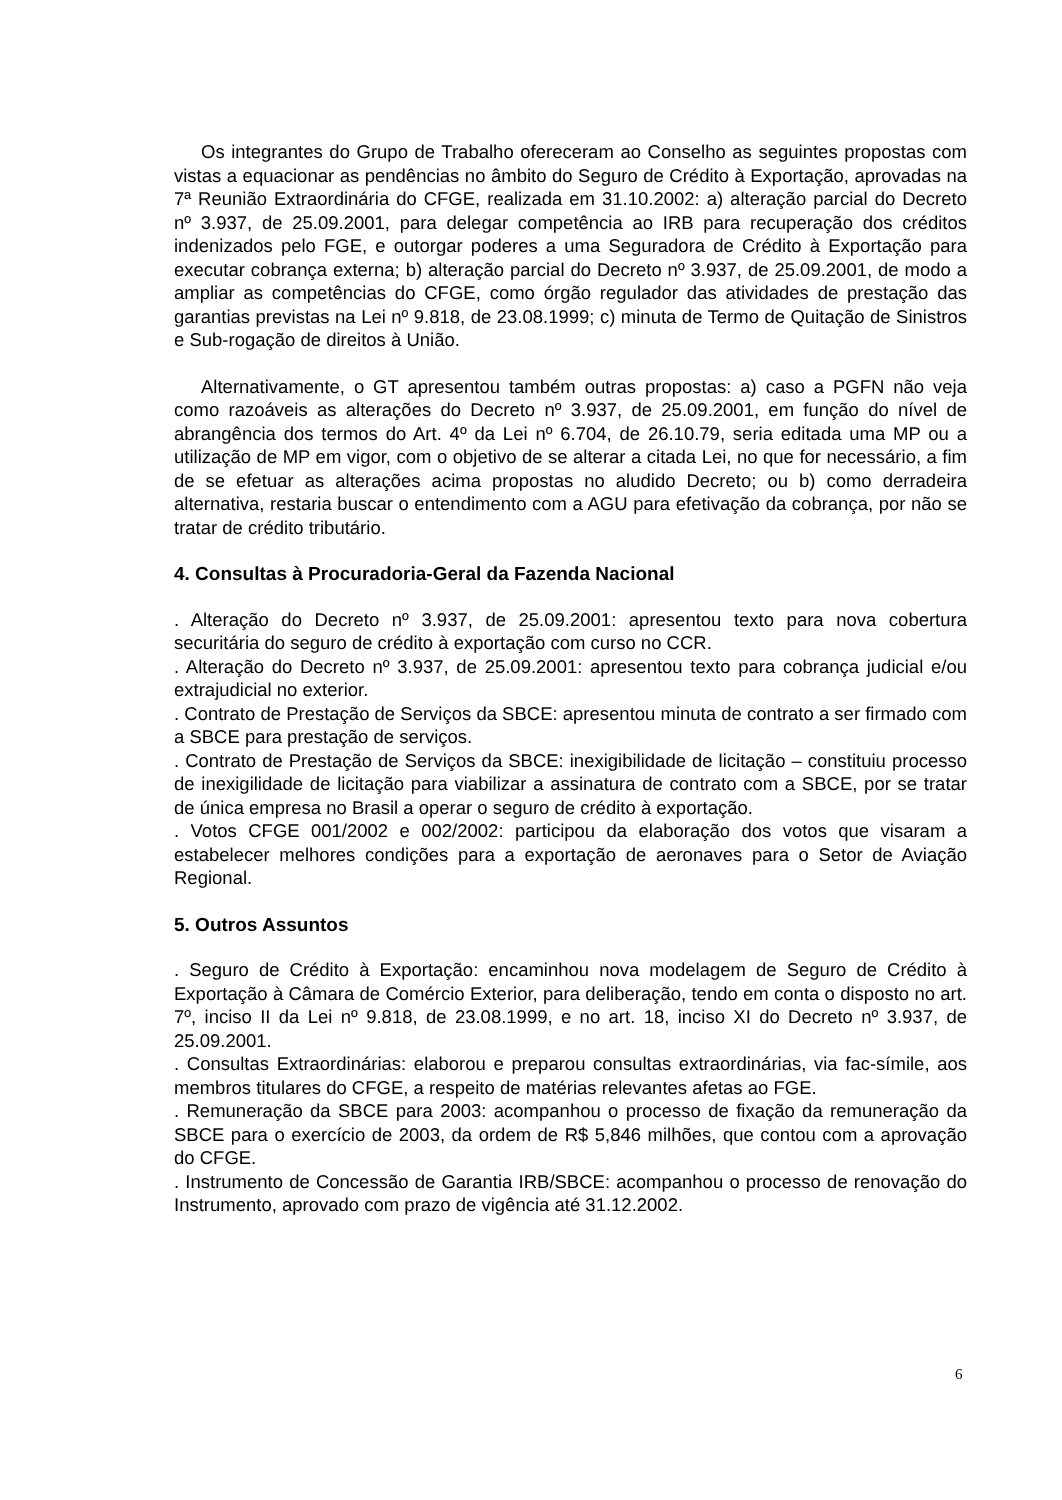Os integrantes do Grupo de Trabalho ofereceram ao Conselho as seguintes propostas com vistas a equacionar as pendências no âmbito do Seguro de Crédito à Exportação, aprovadas na 7ª Reunião Extraordinária do CFGE, realizada em 31.10.2002: a) alteração parcial do Decreto nº 3.937, de 25.09.2001, para delegar competência ao IRB para recuperação dos créditos indenizados pelo FGE, e outorgar poderes a uma Seguradora de Crédito à Exportação para executar cobrança externa; b) alteração parcial do Decreto nº 3.937, de 25.09.2001, de modo a ampliar as competências do CFGE, como órgão regulador das atividades de prestação das garantias previstas na Lei nº 9.818, de 23.08.1999; c) minuta de Termo de Quitação de Sinistros e Sub-rogação de direitos à União.
Alternativamente, o GT apresentou também outras propostas: a) caso a PGFN não veja como razoáveis as alterações do Decreto nº 3.937, de 25.09.2001, em função do nível de abrangência dos termos do Art. 4º da Lei nº 6.704, de 26.10.79, seria editada uma MP ou a utilização de MP em vigor, com o objetivo de se alterar a citada Lei, no que for necessário, a fim de se efetuar as alterações acima propostas no aludido Decreto; ou b) como derradeira alternativa, restaria buscar o entendimento com a AGU para efetivação da cobrança, por não se tratar de crédito tributário.
4. Consultas à Procuradoria-Geral da Fazenda Nacional
. Alteração do Decreto nº 3.937, de 25.09.2001: apresentou texto para nova cobertura securitária do seguro de crédito à exportação com curso no CCR.
. Alteração do Decreto nº 3.937, de 25.09.2001: apresentou texto para cobrança judicial e/ou extrajudicial no exterior.
. Contrato de Prestação de Serviços da SBCE: apresentou minuta de contrato a ser firmado com a SBCE para prestação de serviços.
. Contrato de Prestação de Serviços da SBCE: inexigibilidade de licitação – constituiu processo de inexigilidade de licitação para viabilizar a assinatura de contrato com a SBCE, por se tratar de única empresa no Brasil a operar o seguro de crédito à exportação.
. Votos CFGE 001/2002 e 002/2002: participou da elaboração dos votos que visaram a estabelecer melhores condições para a exportação de aeronaves para o Setor de Aviação Regional.
5. Outros Assuntos
. Seguro de Crédito à Exportação: encaminhou nova modelagem de Seguro de Crédito à Exportação à Câmara de Comércio Exterior, para deliberação, tendo em conta o disposto no art. 7º, inciso II da Lei nº 9.818, de 23.08.1999, e no art. 18, inciso XI do Decreto nº 3.937, de 25.09.2001.
. Consultas Extraordinárias: elaborou e preparou consultas extraordinárias, via fac-símile, aos membros titulares do CFGE, a respeito de matérias relevantes afetas ao FGE.
. Remuneração da SBCE para 2003: acompanhou o processo de fixação da remuneração da SBCE para o exercício de 2003, da ordem de R$ 5,846 milhões, que contou com a aprovação do CFGE.
. Instrumento de Concessão de Garantia IRB/SBCE: acompanhou o processo de renovação do Instrumento, aprovado com prazo de vigência até 31.12.2002.
6